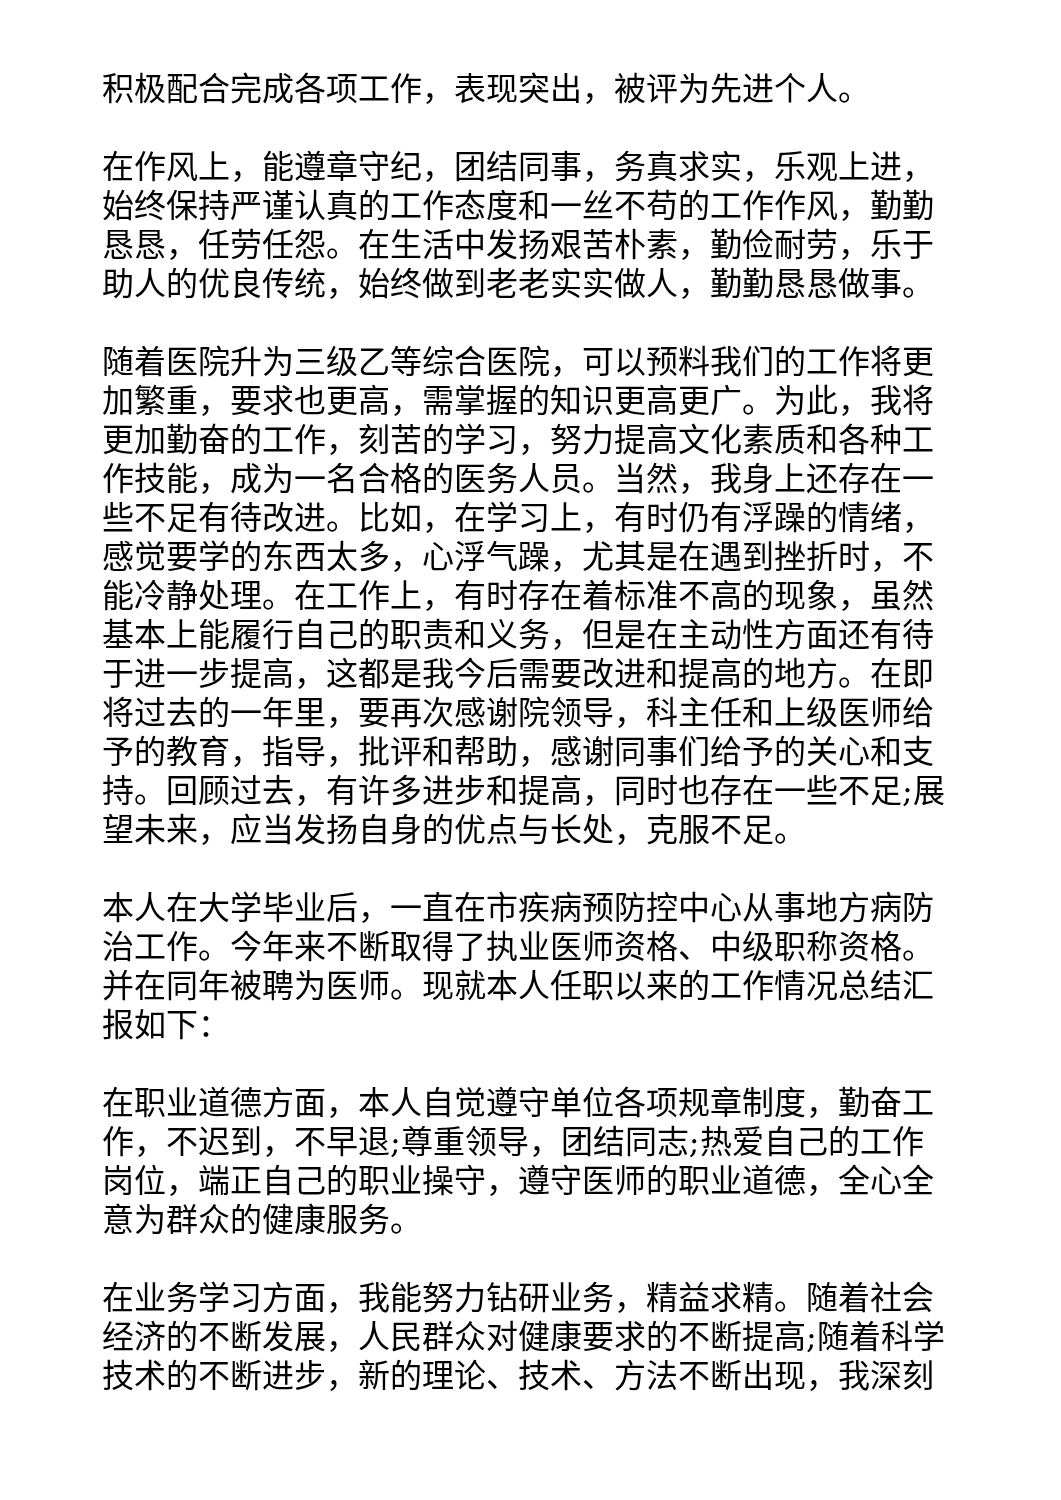积极配合完成各项工作，表现突出，被评为先进个人。
在作风上，能遵章守纪，团结同事，务真求实，乐观上进，始终保持严谨认真的工作态度和一丝不苟的工作作风，勤勤恳恳，任劳任怨。在生活中发扬艰苦朴素，勤俭耐劳，乐于助人的优良传统，始终做到老老实实做人，勤勤恳恳做事。
随着医院升为三级乙等综合医院，可以预料我们的工作将更加繁重，要求也更高，需掌握的知识更高更广。为此，我将更加勤奋的工作，刻苦的学习，努力提高文化素质和各种工作技能，成为一名合格的医务人员。当然，我身上还存在一些不足有待改进。比如，在学习上，有时仍有浮躁的情绪，感觉要学的东西太多，心浮气躁，尤其是在遇到挫折时，不能冷静处理。在工作上，有时存在着标准不高的现象，虽然基本上能履行自己的职责和义务，但是在主动性方面还有待于进一步提高，这都是我今后需要改进和提高的地方。在即将过去的一年里，要再次感谢院领导，科主任和上级医师给予的教育，指导，批评和帮助，感谢同事们给予的关心和支持。回顾过去，有许多进步和提高，同时也存在一些不足;展望未来，应当发扬自身的优点与长处，克服不足。
本人在大学毕业后，一直在市疾病预防控中心从事地方病防治工作。今年来不断取得了执业医师资格、中级职称资格。并在同年被聘为医师。现就本人任职以来的工作情况总结汇报如下：
在职业道德方面，本人自觉遵守单位各项规章制度，勤奋工作，不迟到，不早退;尊重领导，团结同志;热爱自己的工作岗位，端正自己的职业操守，遵守医师的职业道德，全心全意为群众的健康服务。
在业务学习方面，我能努力钻研业务，精益求精。随着社会经济的不断发展，人民群众对健康要求的不断提高;随着科学技术的不断进步，新的理论、技术、方法不断出现，我深刻